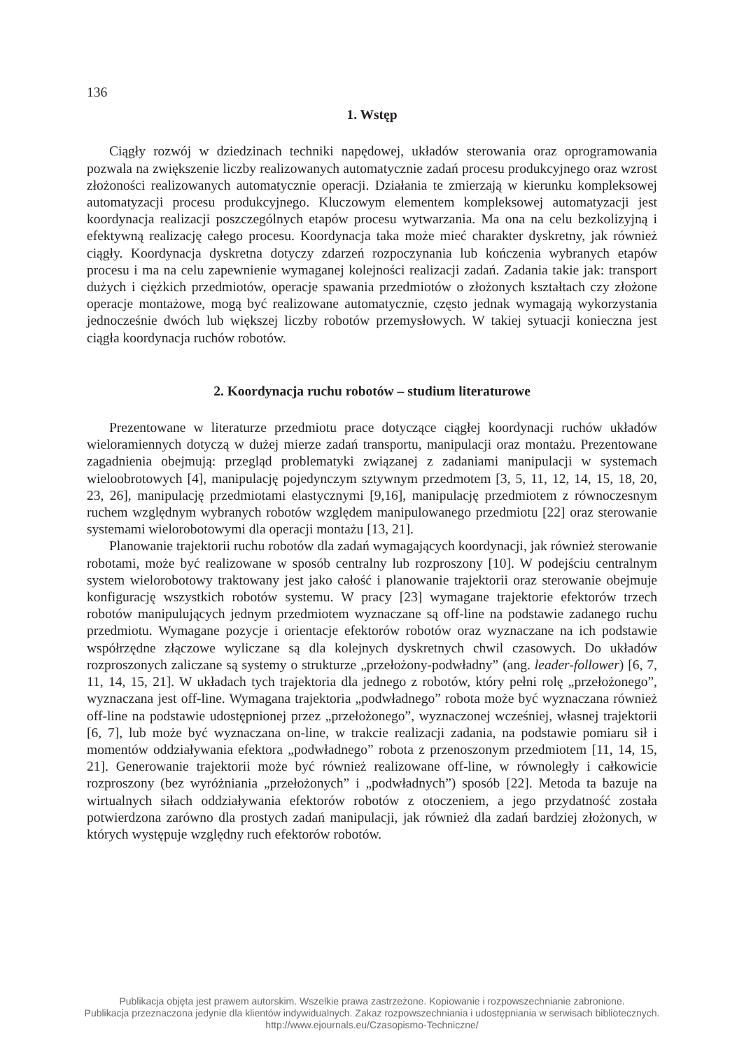136
1. Wstęp
Ciągły rozwój w dziedzinach techniki napędowej, układów sterowania oraz oprogramowania pozwala na zwiększenie liczby realizowanych automatycznie zadań procesu produkcyjnego oraz wzrost złożoności realizowanych automatycznie operacji. Działania te zmierzają w kierunku kompleksowej automatyzacji procesu produkcyjnego. Kluczowym elementem kompleksowej automatyzacji jest koordynacja realizacji poszczególnych etapów procesu wytwarzania. Ma ona na celu bezkolizyjną i efektywną realizację całego procesu. Koordynacja taka może mieć charakter dyskretny, jak również ciągły. Koordynacja dyskretna dotyczy zdarzeń rozpoczynania lub kończenia wybranych etapów procesu i ma na celu zapewnienie wymaganej kolejności realizacji zadań. Zadania takie jak: transport dużych i ciężkich przedmiotów, operacje spawania przedmiotów o złożonych kształtach czy złożone operacje montażowe, mogą być realizowane automatycznie, często jednak wymagają wykorzystania jednocześnie dwóch lub większej liczby robotów przemysłowych. W takiej sytuacji konieczna jest ciągła koordynacja ruchów robotów.
2. Koordynacja ruchu robotów – studium literaturowe
Prezentowane w literaturze przedmiotu prace dotyczące ciągłej koordynacji ruchów układów wieloramiennych dotyczą w dużej mierze zadań transportu, manipulacji oraz montażu. Prezentowane zagadnienia obejmują: przegląd problematyki związanej z zadaniami manipulacji w systemach wieloobrotowych [4], manipulację pojedynczym sztywnym przedmotem [3, 5, 11, 12, 14, 15, 18, 20, 23, 26], manipulację przedmiotami elastycznymi [9,16], manipulację przedmiotem z równoczesnym ruchem względnym wybranych robotów względem manipulowanego przedmiotu [22] oraz sterowanie systemami wielorobotowymi dla operacji montażu [13, 21].
Planowanie trajektorii ruchu robotów dla zadań wymagających koordynacji, jak również sterowanie robotami, może być realizowane w sposób centralny lub rozproszony [10]. W podejściu centralnym system wielorobotowy traktowany jest jako całość i planowanie trajektorii oraz sterowanie obejmuje konfigurację wszystkich robotów systemu. W pracy [23] wymagane trajektorie efektorów trzech robotów manipulujących jednym przedmiotem wyznaczane są off-line na podstawie zadanego ruchu przedmiotu. Wymagane pozycje i orientacje efektorów robotów oraz wyznaczane na ich podstawie współrzędne złączowe wyliczane są dla kolejnych dyskretnych chwil czasowych. Do układów rozproszonych zaliczane są systemy o strukturze „przełożony-podwładny” (ang. leader-follower) [6, 7, 11, 14, 15, 21]. W układach tych trajektoria dla jednego z robotów, który pełni rolę „przełożonego”, wyznaczana jest off-line. Wymagana trajektoria „podwładnego” robota może być wyznaczana również off-line na podstawie udostępnionej przez „przełożonego”, wyznaczonej wcześniej, własnej trajektorii [6, 7], lub może być wyznaczana on-line, w trakcie realizacji zadania, na podstawie pomiaru sił i momentów oddziaływania efektora „podwładnego” robota z przenoszonym przedmiotem [11, 14, 15, 21]. Generowanie trajektorii może być również realizowane off-line, w równoległy i całkowicie rozproszony (bez wyróżniania „przełożonych” i „podwładnych”) sposób [22]. Metoda ta bazuje na wirtualnych siłach oddziaływania efektorów robotów z otoczeniem, a jego przydatność została potwierdzona zarówno dla prostych zadań manipulacji, jak również dla zadań bardziej złożonych, w których występuje względny ruch efektorów robotów.
Publikacja objęta jest prawem autorskim. Wszelkie prawa zastrzeżone. Kopiowanie i rozpowszechnianie zabronione.
Publikacja przeznaczona jedynie dla klientów indywidualnych. Zakaz rozpowszechniania i udostępniania w serwisach bibliotecznych.
http://www.ejournals.eu/Czasopismo-Techniczne/